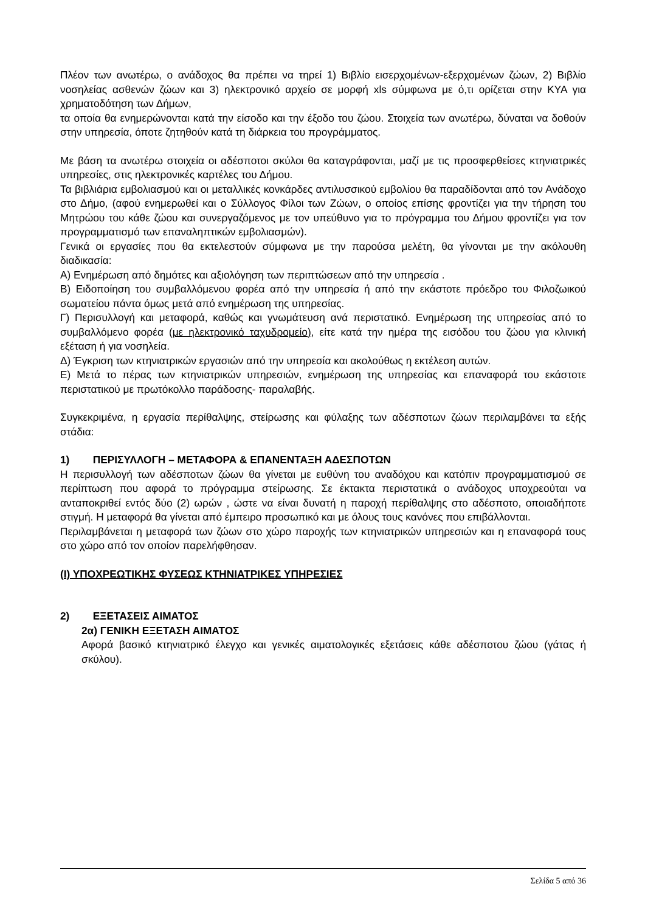Πλέον των ανωτέρω, ο ανάδοχος θα πρέπει να τηρεί 1) Βιβλίο εισερχομένων-εξερχομένων ζώων, 2) Βιβλίο νοσηλείας ασθενών ζώων και 3) ηλεκτρονικό αρχείο σε μορφή xls σύμφωνα με ό,τι ορίζεται στην ΚΥΑ για χρηματοδότηση των Δήμων,
τα οποία θα ενημερώνονται κατά την είσοδο και την έξοδο του ζώου. Στοιχεία των ανωτέρω, δύναται να δοθούν στην υπηρεσία, όποτε ζητηθούν κατά τη διάρκεια του προγράμματος.
Με βάση τα ανωτέρω στοιχεία οι αδέσποτοι σκύλοι θα καταγράφονται, μαζί με τις προσφερθείσες κτηνιατρικές υπηρεσίες, στις ηλεκτρονικές καρτέλες του Δήμου.
Τα βιβλιάρια εμβολιασμού και οι μεταλλικές κονκάρδες αντιλυσσικού εμβολίου θα παραδίδονται από τον Ανάδοχο στο Δήμο, (αφού ενημερωθεί και ο Σύλλογος Φίλοι των Ζώων, ο οποίος επίσης φροντίζει για την τήρηση του Μητρώου του κάθε ζώου και συνεργαζόμενος με τον υπεύθυνο για το πρόγραμμα του Δήμου φροντίζει για τον προγραμματισμό των επαναληπτικών εμβολιασμών).
Γενικά οι εργασίες που θα εκτελεστούν σύμφωνα με την παρούσα μελέτη, θα γίνονται με την ακόλουθη διαδικασία:
Α) Ενημέρωση από δημότες και αξιολόγηση των περιπτώσεων από την υπηρεσία .
Β) Ειδοποίηση του συμβαλλόμενου φορέα από την υπηρεσία ή από την εκάστοτε πρόεδρο του Φιλοζωικού σωματείου πάντα όμως μετά από ενημέρωση της υπηρεσίας.
Γ) Περισυλλογή και μεταφορά, καθώς και γνωμάτευση ανά περιστατικό. Ενημέρωση της υπηρεσίας από το συμβαλλόμενο φορέα (με ηλεκτρονικό ταχυδρομείο), είτε κατά την ημέρα της εισόδου του ζώου για κλινική εξέταση ή για νοσηλεία.
Δ) Έγκριση των κτηνιατρικών εργασιών από την υπηρεσία και ακολούθως η εκτέλεση αυτών.
Ε) Μετά το πέρας των κτηνιατρικών υπηρεσιών, ενημέρωση της υπηρεσίας και επαναφορά του εκάστοτε περιστατικού με πρωτόκολλο παράδοσης- παραλαβής.
Συγκεκριμένα, η εργασία περίθαλψης, στείρωσης και φύλαξης των αδέσποτων ζώων περιλαμβάνει τα εξής στάδια:
1) ΠΕΡΙΣΥΛΛΟΓΗ – ΜΕΤΑΦΟΡΑ & ΕΠΑΝΕΝΤΑΞΗ ΑΔΕΣΠΟΤΩΝ
Η περισυλλογή των αδέσποτων ζώων θα γίνεται με ευθύνη του αναδόχου και κατόπιν προγραμματισμού σε περίπτωση που αφορά το πρόγραμμα στείρωσης. Σε έκτακτα περιστατικά ο ανάδοχος υποχρεούται να ανταποκριθεί εντός δύο (2) ωρών , ώστε να είναι δυνατή η παροχή περίθαλψης στο αδέσποτο, οποιαδήποτε στιγμή. Η μεταφορά θα γίνεται από έμπειρο προσωπικό και με όλους τους κανόνες που επιβάλλονται.
Περιλαμβάνεται η μεταφορά των ζώων στο χώρο παροχής των κτηνιατρικών υπηρεσιών και η επαναφορά τους στο χώρο από τον οποίον παρελήφθησαν.
(Ι) ΥΠΟΧΡΕΩΤΙΚΗΣ ΦΥΣΕΩΣ ΚΤΗΝΙΑΤΡΙΚΕΣ ΥΠΗΡΕΣΙΕΣ
2) ΕΞΕΤΑΣΕΙΣ ΑΙΜΑΤΟΣ
2α) ΓΕΝΙΚΗ ΕΞΕΤΑΣΗ ΑΙΜΑΤΟΣ
Αφορά βασικό κτηνιατρικό έλεγχο και γενικές αιματολογικές εξετάσεις κάθε αδέσποτου ζώου (γάτας ή σκύλου).
Σελίδα 5 από 36